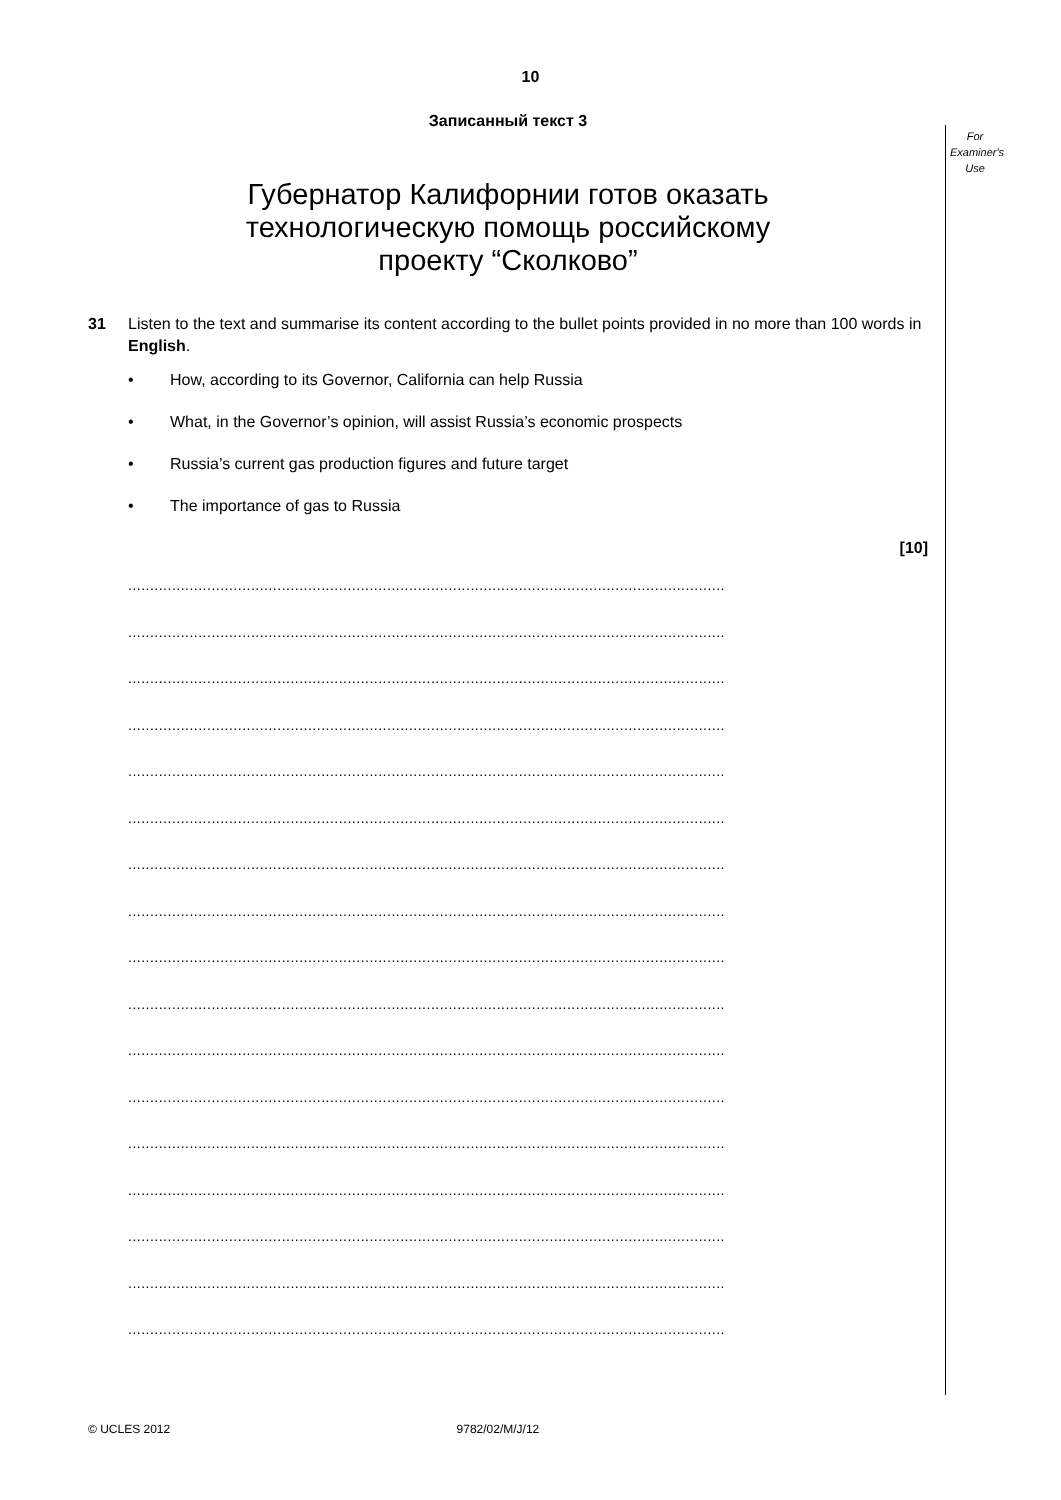10
For
Examiner's
Use
Записанный текст 3
Губернатор Калифорнии готов оказать
технологическую помощь российскому
проекту “Сколково”
31 Listen to the text and summarise its content according to the bullet points provided in no more than 100 words in English.
• How, according to its Governor, California can help Russia
• What, in the Governor’s opinion, will assist Russia’s economic prospects
• Russia’s current gas production figures and future target
• The importance of gas to Russia
[10]
........................................................................................................................................
........................................................................................................................................
........................................................................................................................................
........................................................................................................................................
........................................................................................................................................
........................................................................................................................................
........................................................................................................................................
........................................................................................................................................
........................................................................................................................................
........................................................................................................................................
........................................................................................................................................
........................................................................................................................................
........................................................................................................................................
........................................................................................................................................
........................................................................................................................................
........................................................................................................................................
........................................................................................................................................
© UCLES 2012 9782/02/M/J/12